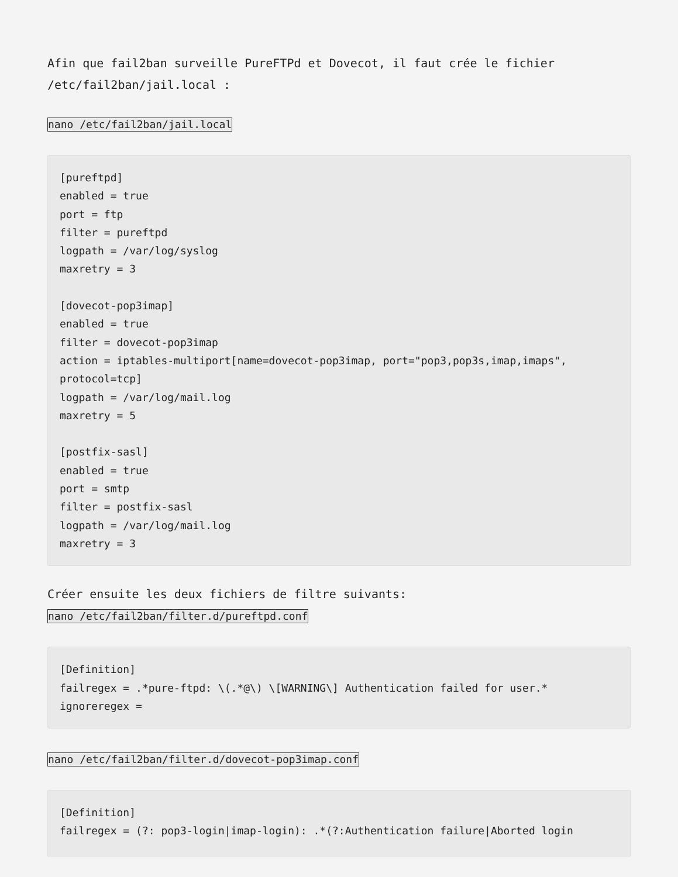Afin que fail2ban surveille PureFTPd et Dovecot, il faut crée le fichier /etc/fail2ban/jail.local :
nano /etc/fail2ban/jail.local
[pureftpd]
enabled = true
port = ftp
filter = pureftpd
logpath = /var/log/syslog
maxretry = 3

[dovecot-pop3imap]
enabled = true
filter = dovecot-pop3imap
action = iptables-multiport[name=dovecot-pop3imap, port="pop3,pop3s,imap,imaps", protocol=tcp]
logpath = /var/log/mail.log
maxretry = 5

[postfix-sasl]
enabled = true
port = smtp
filter = postfix-sasl
logpath = /var/log/mail.log
maxretry = 3
Créer ensuite les deux fichiers de filtre suivants:
nano /etc/fail2ban/filter.d/pureftpd.conf
[Definition]
failregex = .*pure-ftpd: \(.*@\) \[WARNING\] Authentication failed for user.*
ignoreregex =
nano /etc/fail2ban/filter.d/dovecot-pop3imap.conf
[Definition]
failregex = (?: pop3-login|imap-login): .*(?:Authentication failure|Aborted login